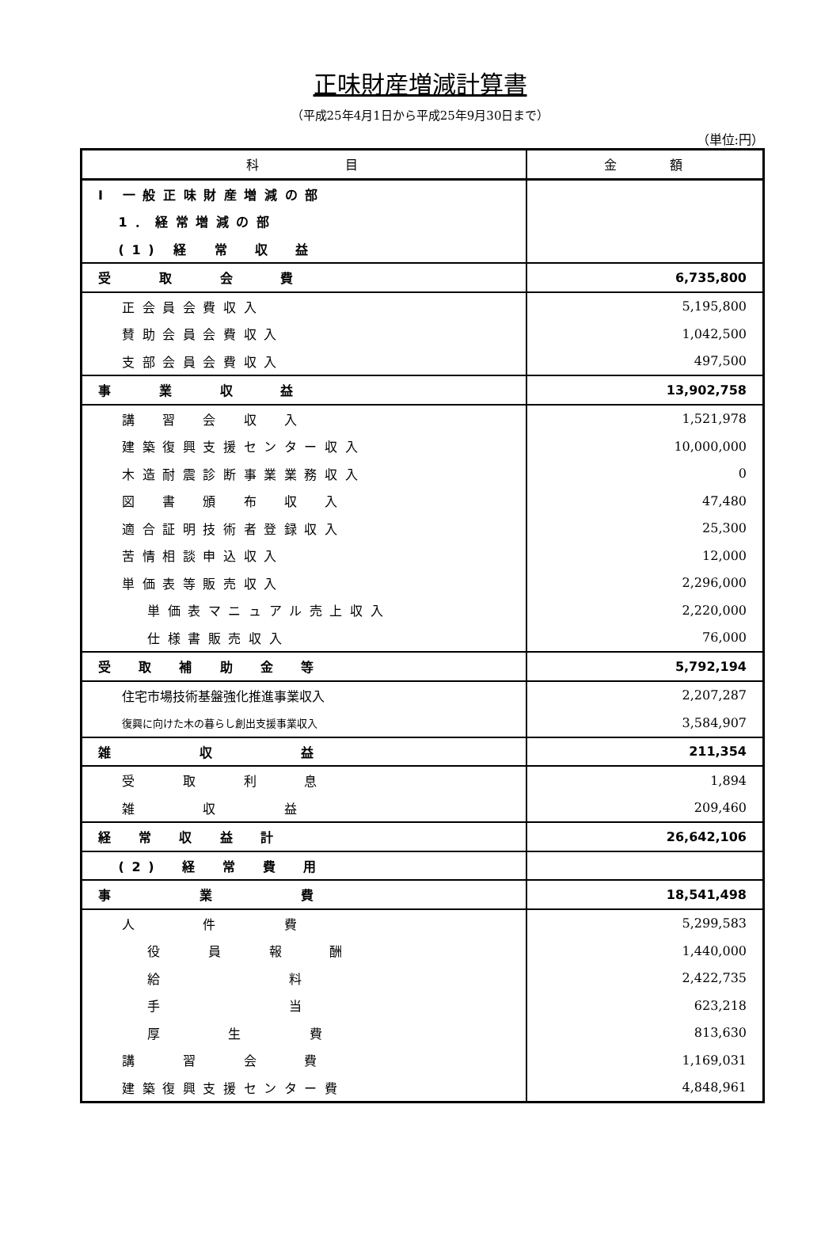正味財産増減計算書
（平成25年4月1日から平成25年9月30日まで）
（単位:円）
| 科 目 | 金 額 |
| --- | --- |
| Ⅰ 一般正味財産増減の部 | |
| 1．経常増減の部 | |
| (1) 経 常 収 益 | |
| 受 取 会 費 | 6,735,800 |
| 正会員会費収入 | 5,195,800 |
| 賛助会員会費収入 | 1,042,500 |
| 支部会員会費収入 | 497,500 |
| 事 業 収 益 | 13,902,758 |
| 講 習 会 収 入 | 1,521,978 |
| 建築復興支援センター収入 | 10,000,000 |
| 木造耐震診断事業業務収入 | 0 |
| 図 書 頒 布 収 入 | 47,480 |
| 適合証明技術者登録収入 | 25,300 |
| 苦情相談申込収入 | 12,000 |
| 単価表等販売収入 | 2,296,000 |
| 単価表マニュアル売上収入 | 2,220,000 |
| 仕様書販売収入 | 76,000 |
| 受 取 補 助 金 等 | 5,792,194 |
| 住宅市場技術基盤強化推進事業収入 | 2,207,287 |
| 復興に向けた木の暮らし創出支援事業収入 | 3,584,907 |
| 雑 収 益 | 211,354 |
| 受 取 利 息 | 1,894 |
| 雑 収 益 | 209,460 |
| 経 常 収 益 計 | 26,642,106 |
| (2) 経 常 費 用 | |
| 事 業 費 | 18,541,498 |
| 人 件 費 | 5,299,583 |
| 役 員 報 酬 | 1,440,000 |
| 給 料 | 2,422,735 |
| 手 当 | 623,218 |
| 厚 生 費 | 813,630 |
| 講 習 会 費 | 1,169,031 |
| 建築復興支援センター費 | 4,848,961 |